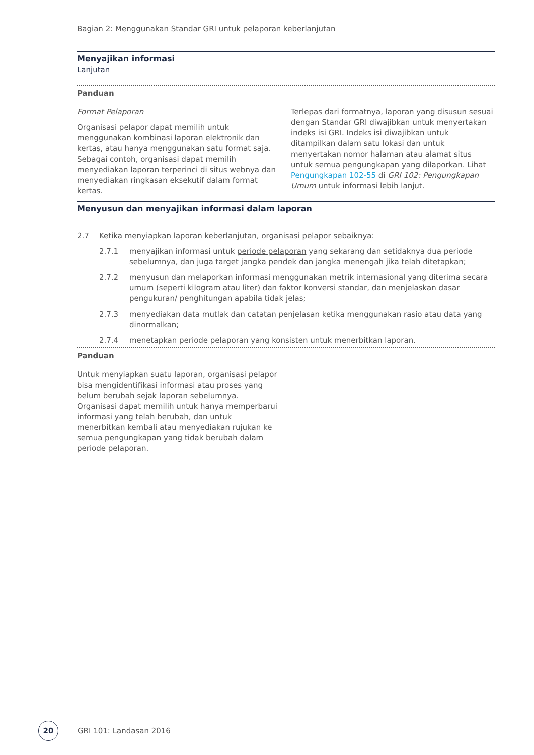Bagian 2: Menggunakan Standar GRI untuk pelaporan keberlanjutan
Menyajikan informasi
Lanjutan
Panduan
Format Pelaporan
Organisasi pelapor dapat memilih untuk menggunakan kombinasi laporan elektronik dan kertas, atau hanya menggunakan satu format saja. Sebagai contoh, organisasi dapat memilih menyediakan laporan terperinci di situs webnya dan menyediakan ringkasan eksekutif dalam format kertas.
Terlepas dari formatnya, laporan yang disusun sesuai dengan Standar GRI diwajibkan untuk menyertakan indeks isi GRI. Indeks isi diwajibkan untuk ditampilkan dalam satu lokasi dan untuk menyertakan nomor halaman atau alamat situs untuk semua pengungkapan yang dilaporkan. Lihat Pengungkapan 102-55 di GRI 102: Pengungkapan Umum untuk informasi lebih lanjut.
Menyusun dan menyajikan informasi dalam laporan
2.7 Ketika menyiapkan laporan keberlanjutan, organisasi pelapor sebaiknya:
2.7.1 menyajikan informasi untuk periode pelaporan yang sekarang dan setidaknya dua periode sebelumnya, dan juga target jangka pendek dan jangka menengah jika telah ditetapkan;
2.7.2 menyusun dan melaporkan informasi menggunakan metrik internasional yang diterima secara umum (seperti kilogram atau liter) dan faktor konversi standar, dan menjelaskan dasar pengukuran/ penghitungan apabila tidak jelas;
2.7.3 menyediakan data mutlak dan catatan penjelasan ketika menggunakan rasio atau data yang dinormalkan;
2.7.4 menetapkan periode pelaporan yang konsisten untuk menerbitkan laporan.
Panduan
Untuk menyiapkan suatu laporan, organisasi pelapor bisa mengidentifikasi informasi atau proses yang belum berubah sejak laporan sebelumnya. Organisasi dapat memilih untuk hanya memperbarui informasi yang telah berubah, dan untuk menerbitkan kembali atau menyediakan rujukan ke semua pengungkapan yang tidak berubah dalam periode pelaporan.
20 GRI 101: Landasan 2016